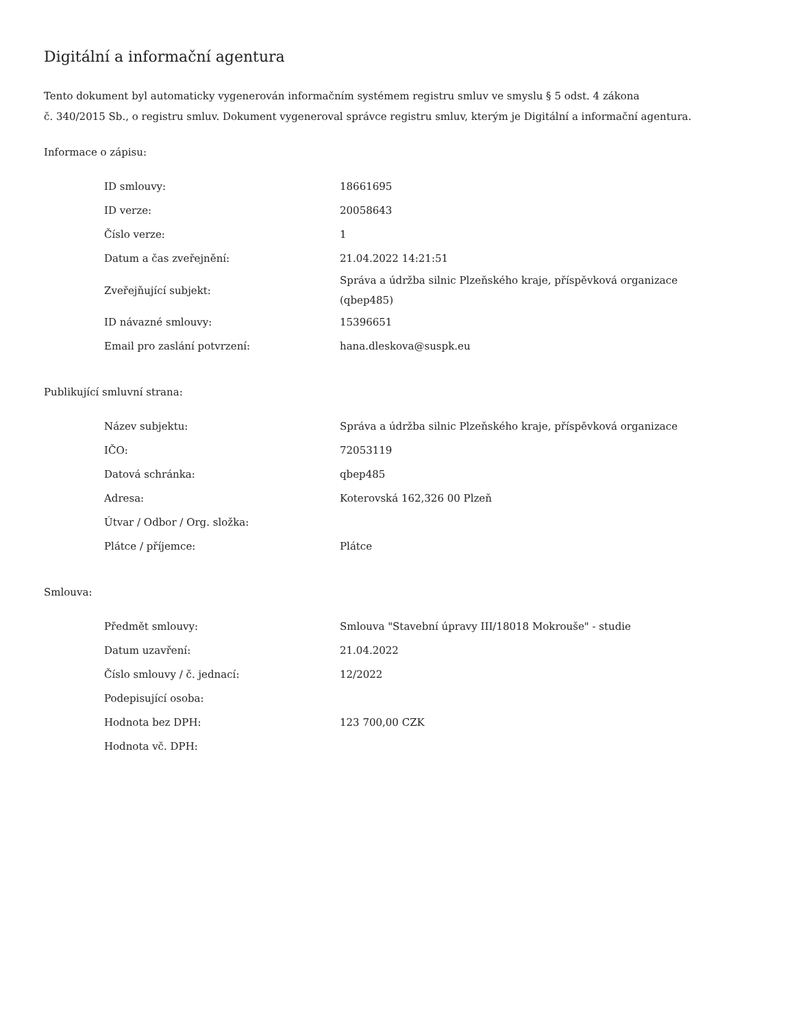Digitální a informační agentura
Tento dokument byl automaticky vygenerován informačním systémem registru smluv ve smyslu § 5 odst. 4 zákona
č. 340/2015 Sb., o registru smluv. Dokument vygeneroval správce registru smluv, kterým je Digitální a informační agentura.
Informace o zápisu:
| ID smlouvy: | 18661695 |
| ID verze: | 20058643 |
| Číslo verze: | 1 |
| Datum a čas zveřejnění: | 21.04.2022 14:21:51 |
| Zveřejňující subjekt: | Správa a údržba silnic Plzeňského kraje, příspěvková organizace (qbep485) |
| ID návazné smlouvy: | 15396651 |
| Email pro zaslání potvrzení: | hana.dleskova@suspk.eu |
Publikující smluvní strana:
| Název subjektu: | Správa a údržba silnic Plzeňského kraje, příspěvková organizace |
| IČO: | 72053119 |
| Datová schránka: | qbep485 |
| Adresa: | Koterovská 162,326 00 Plzeň |
| Útvar / Odbor / Org. složka: | |
| Plátce / příjemce: | Plátce |
Smlouva:
| Předmět smlouvy: | Smlouva "Stavební úpravy III/18018 Mokrouše" - studie |
| Datum uzavření: | 21.04.2022 |
| Číslo smlouvy / č. jednací: | 12/2022 |
| Podepisující osoba: | |
| Hodnota bez DPH: | 123 700,00 CZK |
| Hodnota vč. DPH: | |